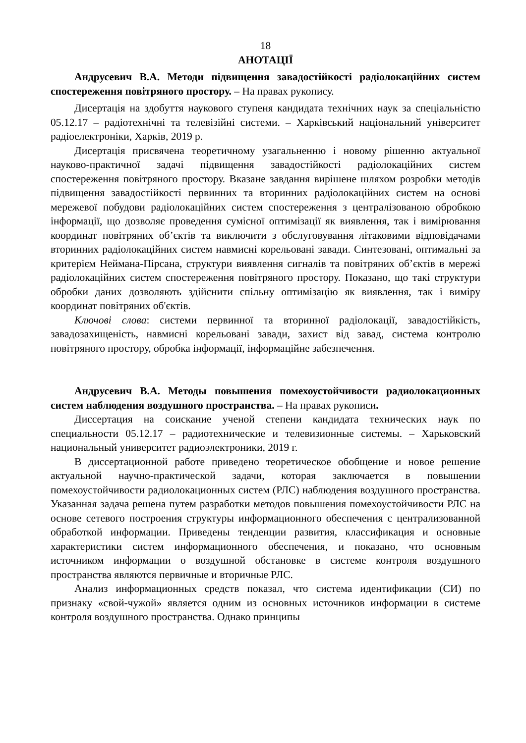18
АНОТАЦІЇ
Андрусевич В.А. Методи підвищення завадостійкості радіолокаційних систем спостереження повітряного простору. – На правах рукопису.
Дисертація на здобуття наукового ступеня кандидата технічних наук за спеціальністю 05.12.17 – радіотехнічні та телевізійні системи. – Харківський національний університет радіоелектроніки, Харків, 2019 р.
Дисертація присвячена теоретичному узагальненню і новому рішенню актуальної науково-практичної задачі підвищення завадостійкості радіолокаційних систем спостереження повітряного простору. Вказане завдання вирішене шляхом розробки методів підвищення завадостійкості первинних та вторинних радіолокаційних систем на основі мережевої побудови радіолокаційних систем спостереження з централізованою обробкою інформації, що дозволяє проведення сумісної оптимізації як виявлення, так і вимірювання координат повітряних об’єктів та виключити з обслуговування літаковими відповідачами вторинних радіолокаційних систем навмисні корельовані завади. Синтезовані, оптимальні за критерієм Неймана-Пірсана, структури виявлення сигналів та повітряних об’єктів в мережі радіолокаційних систем спостереження повітряного простору. Показано, що такі структури обробки даних дозволяють здійснити спільну оптимізацію як виявлення, так і виміру координат повітряних об'єктів.
Ключові слова: системи первинної та вторинної радіолокації, завадостійкість, завадозахищеність, навмисні корельовані завади, захист від завад, система контролю повітряного простору, обробка інформації, інформаційне забезпечення.
Андрусевич В.А. Методы повышения помехоустойчивости радиолокационных систем наблюдения воздушного пространства. – На правах рукописи.
Диссертация на соискание ученой степени кандидата технических наук по специальности 05.12.17 – радиотехнические и телевизионные системы. – Харьковский национальный университет радиоэлектроники, 2019 г.
В диссертационной работе приведено теоретическое обобщение и новое решение актуальной научно-практической задачи, которая заключается в повышении помехоустойчивости радиолокационных систем (РЛС) наблюдения воздушного пространства. Указанная задача решена путем разработки методов повышения помехоустойчивости РЛС на основе сетевого построения структуры информационного обеспечения с централизованной обработкой информации. Приведены тенденции развития, классификация и основные характеристики систем информационного обеспечения, и показано, что основным источником информации о воздушной обстановке в системе контроля воздушного пространства являются первичные и вторичные РЛС.
Анализ информационных средств показал, что система идентификации (СИ) по признаку «свой-чужой» является одним из основных источников информации в системе контроля воздушного пространства. Однако принципы